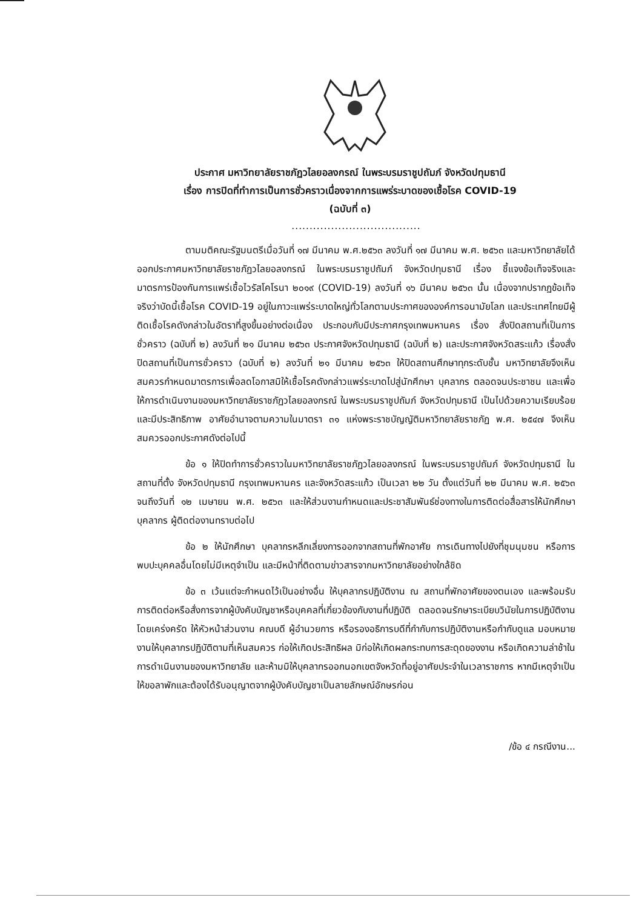ประกาศ มหาวิทยาลัยราชภัฏวไลยอลงกรณ์ ในพระบรมราชูปถัมภ์ จังหวัดปทุมธานี
เรื่อง การปิดที่ทำการเป็นการชั่วคราวเนื่องจากการแพร่ระบาดของเชื้อโรค COVID-19
(ฉบับที่ ๓)
....................................
ตามมติคณะรัฐมนตรีเมื่อวันที่ ๑๗ มีนาคม พ.ศ.๒๕๖๓ ลงวันที่ ๑๗ มีนาคม พ.ศ. ๒๕๖๓ และมหาวิทยาลัยได้ออกประกาศมหาวิทยาลัยราชภัฏวไลยอลงกรณ์ ในพระบรมราชูปถัมภ์ จังหวัดปทุมธานี เรื่อง ชี้แจงข้อเท็จจริงและมาตรการป้องกันการแพร่เชื้อไวรัสโคโรนา ๒๐๑๙ (COVID-19) ลงวันที่ ๑๖ มีนาคม ๒๕๖๓ นั้น เนื่องจากปรากฏข้อเท็จจริงว่าบัดนี้เชื้อโรค COVID-19 อยู่ในภาวะแพร่ระบาดใหญ่ทั่วโลกตามประกาศขององค์การอนามัยโลก และประเทศไทยมีผู้ติดเชื้อโรคดังกล่าวในอัตราที่สูงขึ้นอย่างต่อเนื่อง ประกอบกับมีประกาศกรุงเทพมหานคร เรื่อง สั่งปิดสถานที่เป็นการชั่วคราว (ฉบับที่ ๒) ลงวันที่ ๒๑ มีนาคม ๒๕๖๓ ประกาศจังหวัดปทุมธานี (ฉบับที่ ๒) และประกาศจังหวัดสระแก้ว เรื่องสั่งปิดสถานที่เป็นการชั่วคราว (ฉบับที่ ๒) ลงวันที่ ๒๑ มีนาคม ๒๕๖๓ ให้ปิดสถานศึกษาทุกระดับชั้น มหาวิทยาลัยจึงเห็นสมควรกำหนดมาตรการเพื่อลดโอกาสมิให้เชื้อโรคดังกล่าวแพร่ระบาดไปสู่นักศึกษา บุคลากร ตลอดจนประชาชน และเพื่อให้การดำเนินงานของมหาวิทยาลัยราชภัฏวไลยอลงกรณ์ ในพระบรมราชูปถัมภ์ จังหวัดปทุมธานี เป็นไปด้วยความเรียบร้อยและมีประสิทธิภาพ อาศัยอำนาจตามความในมาตรา ๓๑ แห่งพระราชบัญญัติมหาวิทยาลัยราชภัฏ พ.ศ. ๒๕๔๗ จึงเห็นสมควรออกประกาศดังต่อไปนี้
ข้อ ๑ ให้ปิดทำการชั่วคราวในมหาวิทยาลัยราชภัฏวไลยอลงกรณ์ ในพระบรมราชูปถัมภ์ จังหวัดปทุมธานี ในสถานที่ตั้ง จังหวัดปทุมธานี กรุงเทพมหานคร และจังหวัดสระแก้ว เป็นเวลา ๒๒ วัน ตั้งแต่วันที่ ๒๒ มีนาคม พ.ศ. ๒๕๖๓ จนถึงวันที่ ๑๒ เมษายน พ.ศ. ๒๕๖๓ และให้ส่วนงานกำหนดและประชาสัมพันธ์ช่องทางในการติดต่อสื่อสารให้นักศึกษา บุคลากร ผู้ติดต่องานทราบต่อไป
ข้อ ๒ ให้นักศึกษา บุคลากรหลีกเลี่ยงการออกจากสถานที่พักอาศัย การเดินทางไปยังที่ชุมนุมชน หรือการพบปะบุคคลอื่นโดยไม่มีเหตุจำเป็น และมีหน้าที่ติดตามข่าวสารจากมหาวิทยาลัยอย่างใกล้ชิด
ข้อ ๓ เว้นแต่จะกำหนดไว้เป็นอย่างอื่น ให้บุคลากรปฏิบัติงาน ณ สถานที่พักอาศัยของตนเอง และพร้อมรับการติดต่อหรือสั่งการจากผู้บังคับบัญชาหรือบุคคลที่เกี่ยวข้องกับงานที่ปฏิบัติ ตลอดจนรักษาระเบียบวินัยในการปฏิบัติงานโดยเคร่งครัด ให้หัวหน้าส่วนงาน คณบดี ผู้อำนวยการ หรือรองอธิการบดีที่กำกับการปฏิบัติงานหรือกำกับดูแล มอบหมายงานให้บุคลากรปฏิบัติตามที่เห็นสมควร ก่อให้เกิดประสิทธิผล มิก่อให้เกิดผลกระทบการสะดุดของงาน หรือเกิดความล่าช้าในการดำเนินงานของมหาวิทยาลัย และห้ามมิให้บุคลากรออกนอกเขตจังหวัดที่อยู่อาศัยประจำในเวลาราชการ หากมีเหตุจำเป็นให้ขอลาพักและต้องได้รับอนุญาตจากผู้บังคับบัญชาเป็นลายลักษณ์อักษรก่อน
/ข้อ ๔ กรณีงาน...